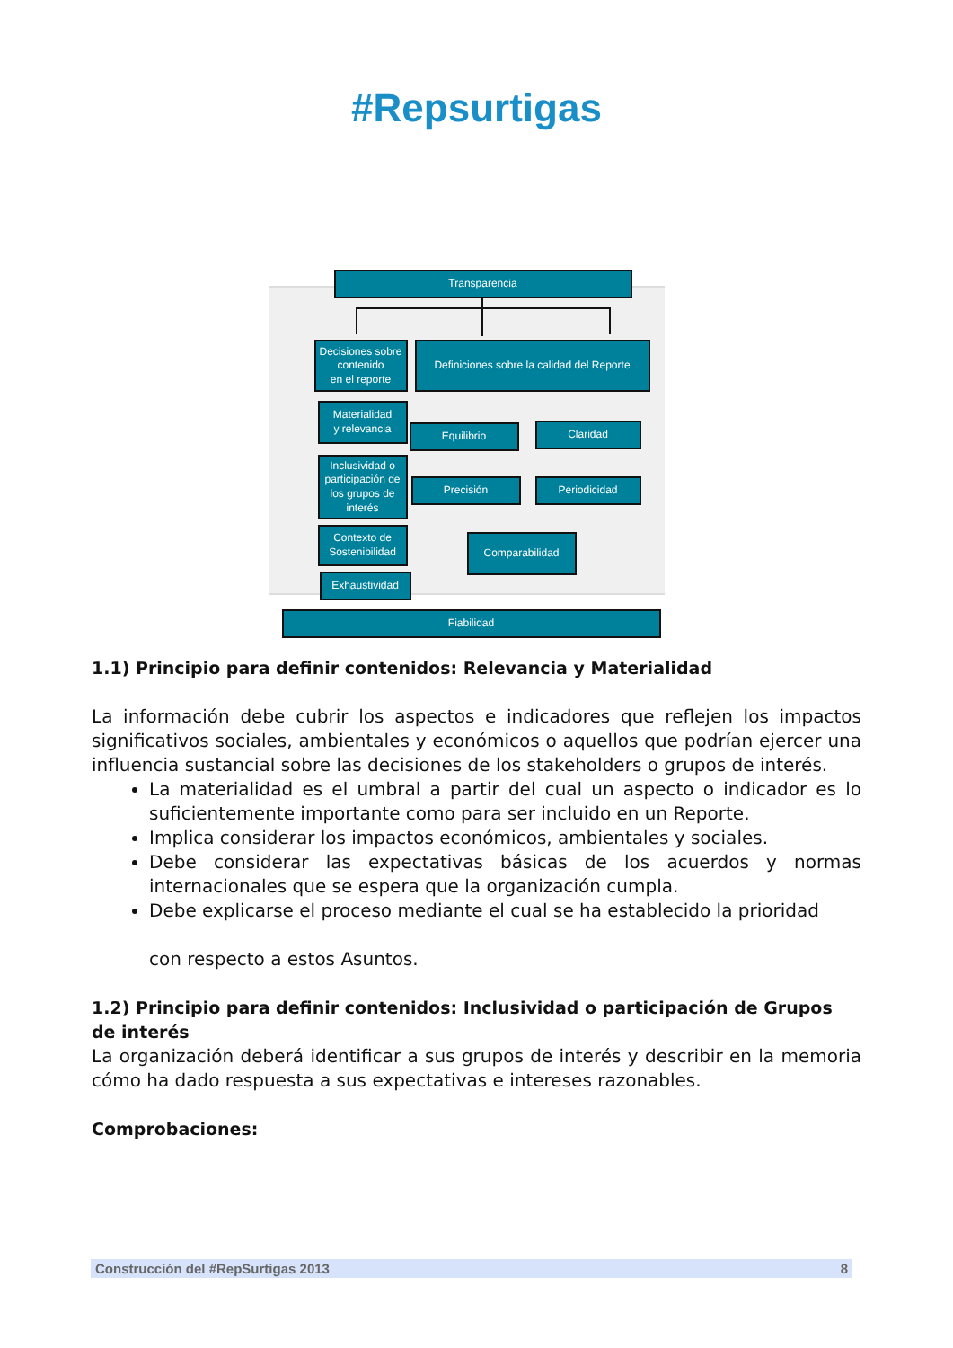#Rep surtigas
Transparencia
Decisiones sobre
contenido
en el reporte
Definiciones sobre la calidad del Reporte
Materialidad
y relevancia
Equilibrio Claridad
Inclusividad o participación de los grupos de interés
Precisión Periodicidad
Contexto de Sostenibilidad
Comparabilidad
Exhaustividad
Fiabilidad
1.1) Principio para definir contenidos: Relevancia y Materialidad
La información debe cubrir los aspectos e indicadores que reflejen los impactos significativos sociales, ambientales y económicos o aquellos que podrían ejercer una influencia sustancial sobre las decisiones de los stakeholders o grupos de interés.
La materialidad es el umbral a partir del cual un aspecto o indicador es lo suficientemente importante como para ser incluido en un Reporte.
Implica considerar los impactos económicos, ambientales y sociales.
Debe considerar las expectativas básicas de los acuerdos y normas internacionales que se espera que la organización cumpla.
Debe explicarse el proceso mediante el cual se ha establecido la prioridad
con respecto a estos Asuntos.
1.2) Principio para definir contenidos: Inclusividad o participación de Grupos de interés
La organización deberá identificar a sus grupos de interés y describir en la memoria cómo ha dado respuesta a sus expectativas e intereses razonables.
Comprobaciones:
Construcción del #RepSurtigas 2013 8